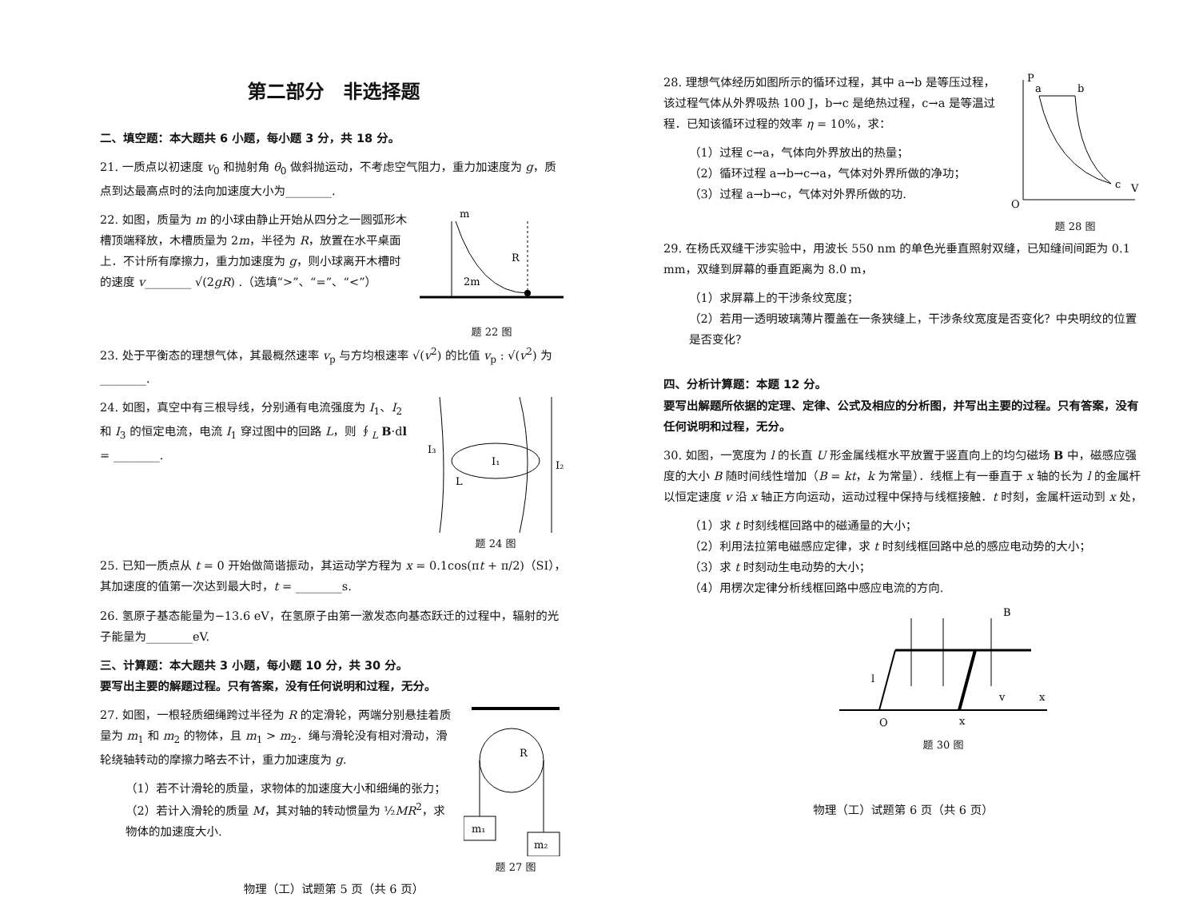第二部分　非选择题
二、填空题：本大题共 6 小题，每小题 3 分，共 18 分。
21. 一质点以初速度 v<sub>0</sub> 和抛射角 θ<sub>0</sub> 做斜抛运动，不考虑空气阻力，重力加速度为 g，质点到达最高点时的法向加速度大小为________.
R
2m
m
题 22 图
22. 如图，质量为 m 的小球由静止开始从四分之一圆弧形木槽顶端释放，木槽质量为 2m，半径为 R，放置在水平桌面上．不计所有摩擦力，重力加速度为 g，则小球离开木槽时的速度 v________ √(2gR) .（选填“>”、“=”、“<”）
23. 处于平衡态的理想气体，其最概然速率 v<sub>p</sub> 与方均根速率 √(v<sup>2</sup>) 的比值 v<sub>p</sub> : √(v<sup>2</sup>) 为________.
I₃
I₁
I₂
L
题 24 图
24. 如图，真空中有三根导线，分别通有电流强度为 I<sub>1</sub>、I<sub>2</sub> 和 I<sub>3</sub> 的恒定电流，电流 I<sub>1</sub> 穿过图中的回路 L，则 ∮<sub>L</sub> B·dl = ________.
25. 已知一质点从 t = 0 开始做简谐振动，其运动学方程为 x = 0.1cos(πt + π/2)（SI），其加速度的值第一次达到最大时，t = ________s.
26. 氢原子基态能量为−13.6 eV，在氢原子由第一激发态向基态跃迁的过程中，辐射的光子能量为________eV.
三、计算题：本大题共 3 小题，每小题 10 分，共 30 分。
要写出主要的解题过程。只有答案，没有任何说明和过程，无分。
m₁
m₂
R
题 27 图
27. 如图，一根轻质细绳跨过半径为 R 的定滑轮，两端分别悬挂着质量为 m<sub>1</sub> 和 m<sub>2</sub> 的物体，且 m<sub>1</sub> > m<sub>2</sub>．绳与滑轮没有相对滑动，滑轮绕轴转动的摩擦力略去不计，重力加速度为 g.
（1）若不计滑轮的质量，求物体的加速度大小和细绳的张力；
（2）若计入滑轮的质量 M，其对轴的转动惯量为 ½MR<sup>2</sup>，求物体的加速度大小.
物理（工）试题第 5 页（共 6 页）
P
a
b
c
O
V
题 28 图
28. 理想气体经历如图所示的循环过程，其中 a→b 是等压过程，该过程气体从外界吸热 100 J，b→c 是绝热过程，c→a 是等温过程．已知该循环过程的效率 η = 10%，求：
（1）过程 c→a，气体向外界放出的热量；
（2）循环过程 a→b→c→a，气体对外界所做的净功；
（3）过程 a→b→c，气体对外界所做的功.
29. 在杨氏双缝干涉实验中，用波长 550 nm 的单色光垂直照射双缝，已知缝间间距为 0.1 mm，双缝到屏幕的垂直距离为 8.0 m，
（1）求屏幕上的干涉条纹宽度；
（2）若用一透明玻璃薄片覆盖在一条狭缝上，干涉条纹宽度是否变化？中央明纹的位置是否变化？
四、分析计算题：本题 12 分。
要写出解题所依据的定理、定律、公式及相应的分析图，并写出主要的过程。只有答案，没有任何说明和过程，无分。
30. 如图，一宽度为 l 的长直 U 形金属线框水平放置于竖直向上的均匀磁场 B 中，磁感应强度的大小 B 随时间线性增加（B = kt，k 为常量）．线框上有一垂直于 x 轴的长为 l 的金属杆以恒定速度 v 沿 x 轴正方向运动，运动过程中保持与线框接触．t 时刻，金属杆运动到 x 处，
（1）求 t 时刻线框回路中的磁通量的大小；
（2）利用法拉第电磁感应定律，求 t 时刻线框回路中总的感应电动势的大小；
（3）求 t 时刻动生电动势的大小；
（4）用楞次定律分析线框回路中感应电流的方向.
B
l
O
x
v
x
题 30 图
物理（工）试题第 6 页（共 6 页）